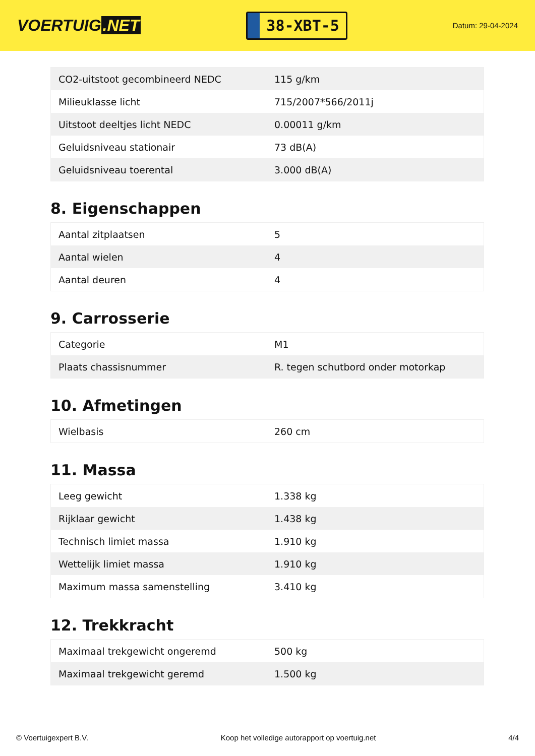VOERTUIG.NET
38-XBT-5
Datum: 29-04-2024
| CO2-uitstoot gecombineerd NEDC | 115 g/km |
| Milieuklasse licht | 715/2007*566/2011j |
| Uitstoot deeltjes licht NEDC | 0.00011 g/km |
| Geluidsniveau stationair | 73 dB(A) |
| Geluidsniveau toerental | 3.000 dB(A) |
8. Eigenschappen
| Aantal zitplaatsen | 5 |
| Aantal wielen | 4 |
| Aantal deuren | 4 |
9. Carrosserie
| Categorie | M1 |
| Plaats chassisnummer | R. tegen schutbord onder motorkap |
10. Afmetingen
| Wielbasis | 260 cm |
11. Massa
| Leeg gewicht | 1.338 kg |
| Rijklaar gewicht | 1.438 kg |
| Technisch limiet massa | 1.910 kg |
| Wettelijk limiet massa | 1.910 kg |
| Maximum massa samenstelling | 3.410 kg |
12. Trekkracht
| Maximaal trekgewicht ongeremd | 500 kg |
| Maximaal trekgewicht geremd | 1.500 kg |
© Voertuigexpert B.V. Koop het volledige autorapport op voertuig.net 4/4